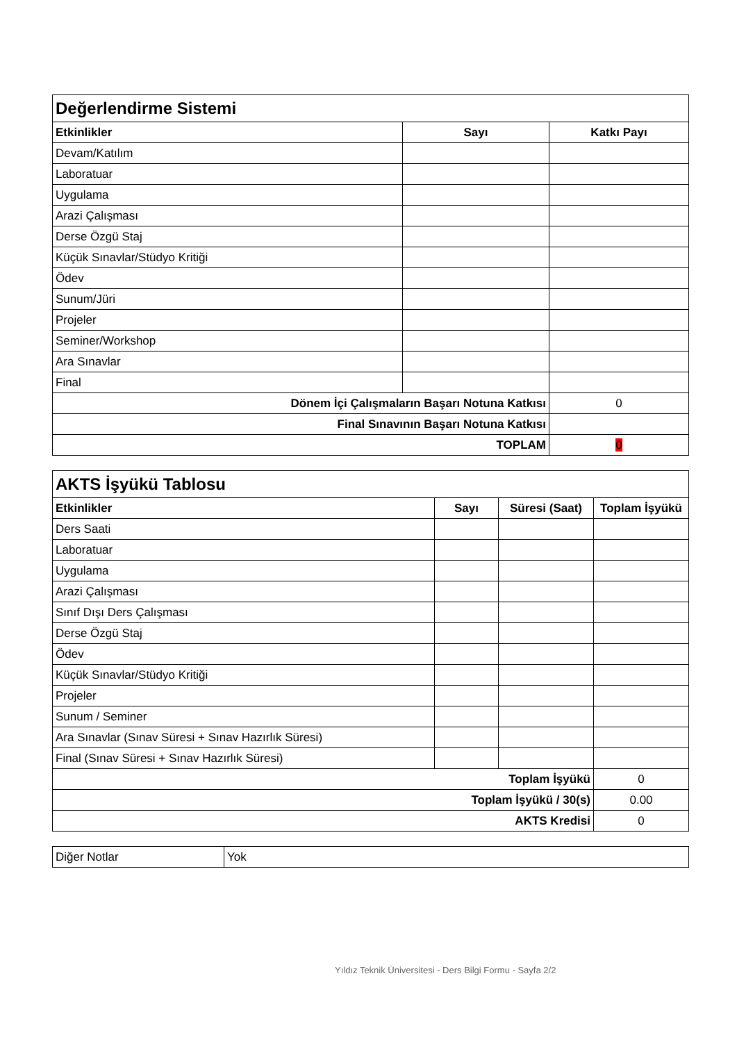| Değerlendirme Sistemi | | |
| Etkinlikler | Sayı | Katkı Payı |
| Devam/Katılım | | |
| Laboratuar | | |
| Uygulama | | |
| Arazi Çalışması | | |
| Derse Özgü Staj | | |
| Küçük Sınavlar/Stüdyo Kritiği | | |
| Ödev | | |
| Sunum/Jüri | | |
| Projeler | | |
| Seminer/Workshop | | |
| Ara Sınavlar | | |
| Final | | |
| Dönem İçi Çalışmaların Başarı Notuna Katkısı | | 0 |
| Final Sınavının Başarı Notuna Katkısı | | |
| TOPLAM | | 0 |
| AKTS İşyükü Tablosu | | | |
| Etkinlikler | Sayı | Süresi (Saat) | Toplam İşyükü |
| Ders Saati | | | |
| Laboratuar | | | |
| Uygulama | | | |
| Arazi Çalışması | | | |
| Sınıf Dışı Ders Çalışması | | | |
| Derse Özgü Staj | | | |
| Ödev | | | |
| Küçük Sınavlar/Stüdyo Kritiği | | | |
| Projeler | | | |
| Sunum / Seminer | | | |
| Ara Sınavlar (Sınav Süresi + Sınav Hazırlık Süresi) | | | |
| Final (Sınav Süresi + Sınav Hazırlık Süresi) | | | |
| Toplam İşyükü | | | 0 |
| Toplam İşyükü / 30(s) | | | 0.00 |
| AKTS Kredisi | | | 0 |
| Diğer Notlar | Yok |
Yıldız Teknik Üniversitesi - Ders Bilgi Formu - Sayfa 2/2